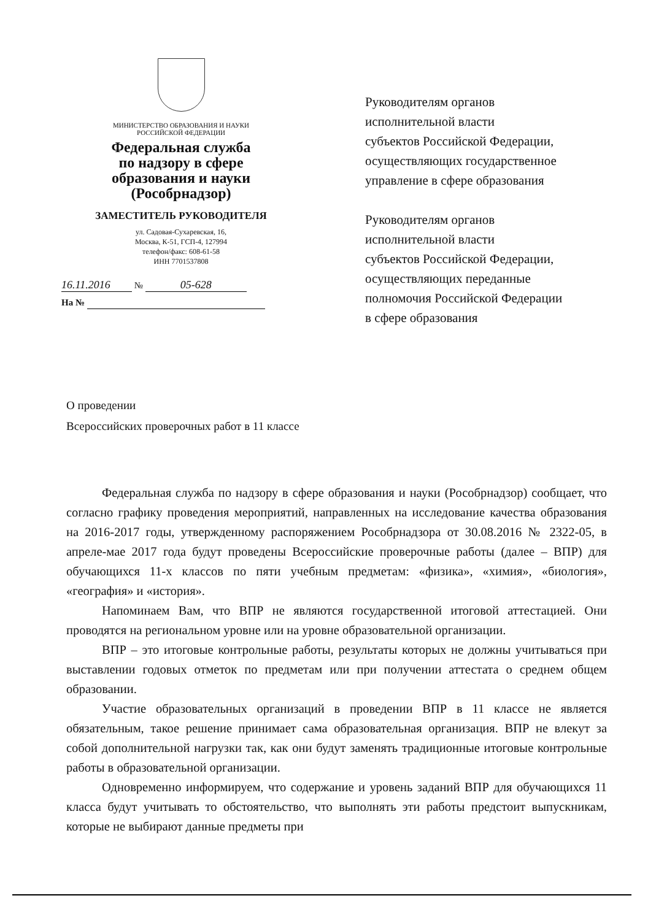МИНИСТЕРСТВО ОБРАЗОВАНИЯ И НАУКИ
РОССИЙСКОЙ ФЕДЕРАЦИИ
Федеральная служба
по надзору в сфере
образования и науки
(Рособрнадзор)
ЗАМЕСТИТЕЛЬ РУКОВОДИТЕЛЯ
ул. Садовая-Сухаревская, 16,
Москва, К-51, ГСП-4, 127994
телефон/факс: 608-61-58
ИНН 7701537808
16.11.2016 № 05-628
На №
Руководителям органов
исполнительной власти
субъектов Российской Федерации,
осуществляющих государственное
управление в сфере образования
Руководителям органов
исполнительной власти
субъектов Российской Федерации,
осуществляющих переданные
полномочия Российской Федерации
в сфере образования
О проведении
Всероссийских проверочных работ в 11 классе
Федеральная служба по надзору в сфере образования и науки (Рособрнадзор) сообщает, что согласно графику проведения мероприятий, направленных на исследование качества образования на 2016-2017 годы, утвержденному распоряжением Рособрнадзора от 30.08.2016 № 2322-05, в апреле-мае 2017 года будут проведены Всероссийские проверочные работы (далее – ВПР) для обучающихся 11-х классов по пяти учебным предметам: «физика», «химия», «биология», «география» и «история».
Напоминаем Вам, что ВПР не являются государственной итоговой аттестацией. Они проводятся на региональном уровне или на уровне образовательной организации.
ВПР – это итоговые контрольные работы, результаты которых не должны учитываться при выставлении годовых отметок по предметам или при получении аттестата о среднем общем образовании.
Участие образовательных организаций в проведении ВПР в 11 классе не является обязательным, такое решение принимает сама образовательная организация. ВПР не влекут за собой дополнительной нагрузки так, как они будут заменять традиционные итоговые контрольные работы в образовательной организации.
Одновременно информируем, что содержание и уровень заданий ВПР для обучающихся 11 класса будут учитывать то обстоятельство, что выполнять эти работы предстоит выпускникам, которые не выбирают данные предметы при